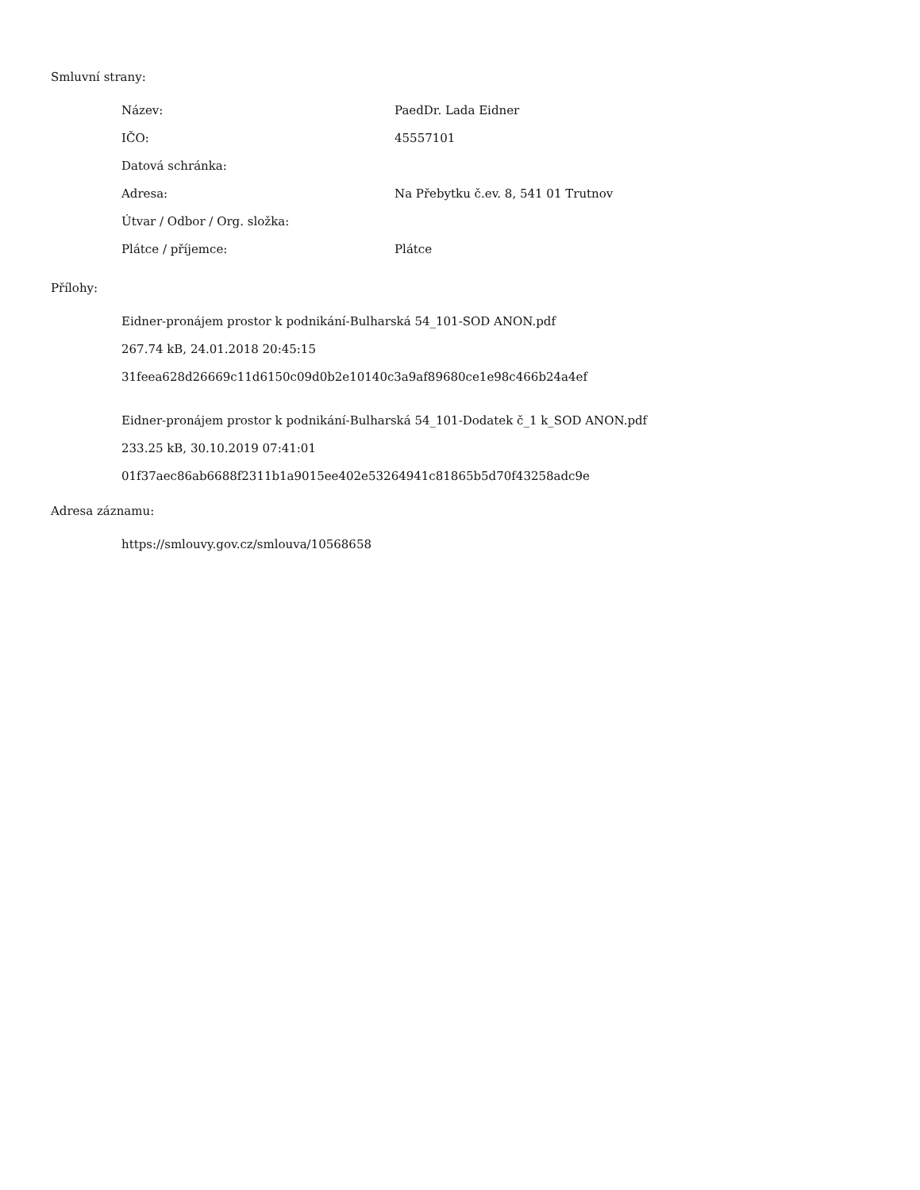Smluvní strany:
| Název: | PaedDr. Lada Eidner |
| IČO: | 45557101 |
| Datová schránka: | |
| Adresa: | Na Přebytku č.ev. 8, 541 01 Trutnov |
| Útvar / Odbor / Org. složka: | |
| Plátce / příjemce: | Plátce |
Přílohy:
Eidner-pronájem prostor k podnikání-Bulharská 54_101-SOD ANON.pdf
267.74 kB, 24.01.2018 20:45:15
31feea628d26669c11d6150c09d0b2e10140c3a9af89680ce1e98c466b24a4ef
Eidner-pronájem prostor k podnikání-Bulharská 54_101-Dodatek č_1 k_SOD ANON.pdf
233.25 kB, 30.10.2019 07:41:01
01f37aec86ab6688f2311b1a9015ee402e53264941c81865b5d70f43258adc9e
Adresa záznamu:
https://smlouvy.gov.cz/smlouva/10568658